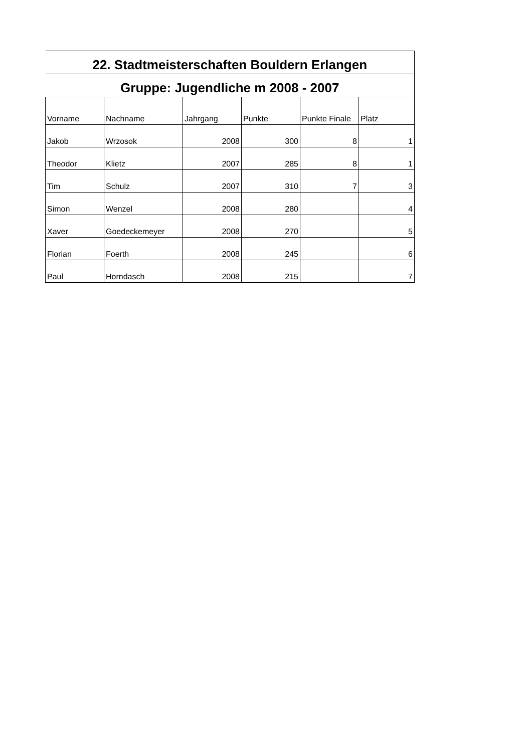| 22. Stadtmeisterschaften Bouldern Erlangen | | | | | |
| --- | --- | --- | --- | --- | --- |
| Gruppe: Jugendliche m 2008 - 2007 | | | | | |
| Vorname | Nachname | Jahrgang | Punkte | Punkte Finale | Platz |
| Jakob | Wrzosok | 2008 | 300 | 8 | 1 |
| Theodor | Klietz | 2007 | 285 | 8 | 1 |
| Tim | Schulz | 2007 | 310 | 7 | 3 |
| Simon | Wenzel | 2008 | 280 | | 4 |
| Xaver | Goedeckemeyer | 2008 | 270 | | 5 |
| Florian | Foerth | 2008 | 245 | | 6 |
| Paul | Horndasch | 2008 | 215 | | 7 |